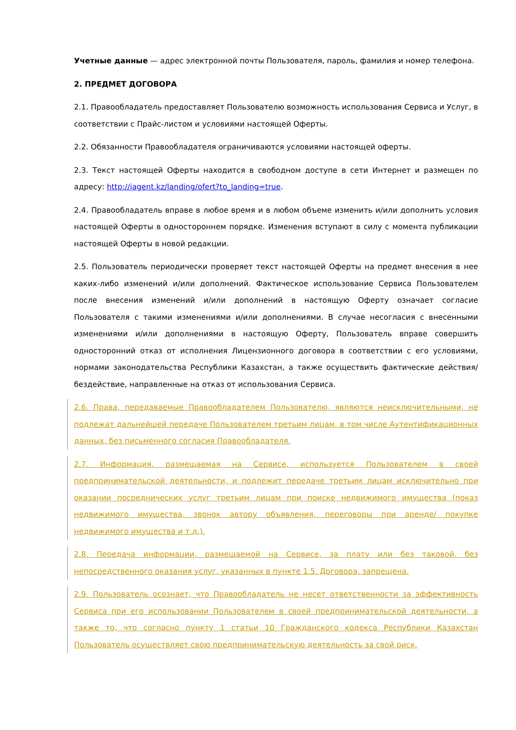Учетные данные — адрес электронной почты Пользователя, пароль, фамилия и номер телефона.
2. ПРЕДМЕТ ДОГОВОРА
2.1. Правообладатель предоставляет Пользователю возможность использования Сервиса и Услуг, в соответствии с Прайс-листом и условиями настоящей Оферты.
2.2. Обязанности Правообладателя ограничиваются условиями настоящей оферты.
2.3. Текст настоящей Оферты находится в свободном доступе в сети Интернет и размещен по адресу: http://iagent.kz/landing/ofert?to_landing=true.
2.4. Правообладатель вправе в любое время и в любом объеме изменить и/или дополнить условия настоящей Оферты в одностороннем порядке. Изменения вступают в силу с момента публикации настоящей Оферты в новой редакции.
2.5. Пользователь периодически проверяет текст настоящей Оферты на предмет внесения в нее каких-либо изменений и/или дополнений. Фактическое использование Сервиса Пользователем после внесения изменений и/или дополнений в настоящую Оферту означает согласие Пользователя с такими изменениями и/или дополнениями. В случае несогласия с внесенными изменениями и/или дополнениями в настоящую Оферту, Пользователь вправе совершить односторонний отказ от исполнения Лицензионного договора в соответствии с его условиями, нормами законодательства Республики Казахстан, а также осуществить фактические действия/ бездействие, направленные на отказ от использования Сервиса.
2.6. Права, передаваемые Правообладателем Пользователю, являются неисключительными, не подлежат дальнейшей передаче Пользователем третьим лицам, в том числе Аутентификационных данных, без письменного согласия Правообладателя.
2.7. Информация, размещаемая на Сервисе, используется Пользователем в своей предпринимательской деятельности, и подлежит передаче третьим лицам исключительно при оказании посреднических услуг третьим лицам при поиске недвижимого имущества (показ недвижимого имущества, звонок автору объявления, переговоры при аренде/ покупке недвижимого имущества и т.д.).
2.8. Передача информации, размещаемой на Сервисе, за плату или без таковой, без непосредственного оказания услуг, указанных в пункте 1.5. Договора, запрещена.
2.9. Пользователь осознает, что Правообладатель не несет ответственности за эффективность Сервиса при его использовании Пользователем в своей предпринимательской деятельности, а также то, что согласно пункту 1 статьи 10 Гражданского кодекса Республики Казахстан Пользователь осуществляет свою предпринимательскую деятельность за свой риск.